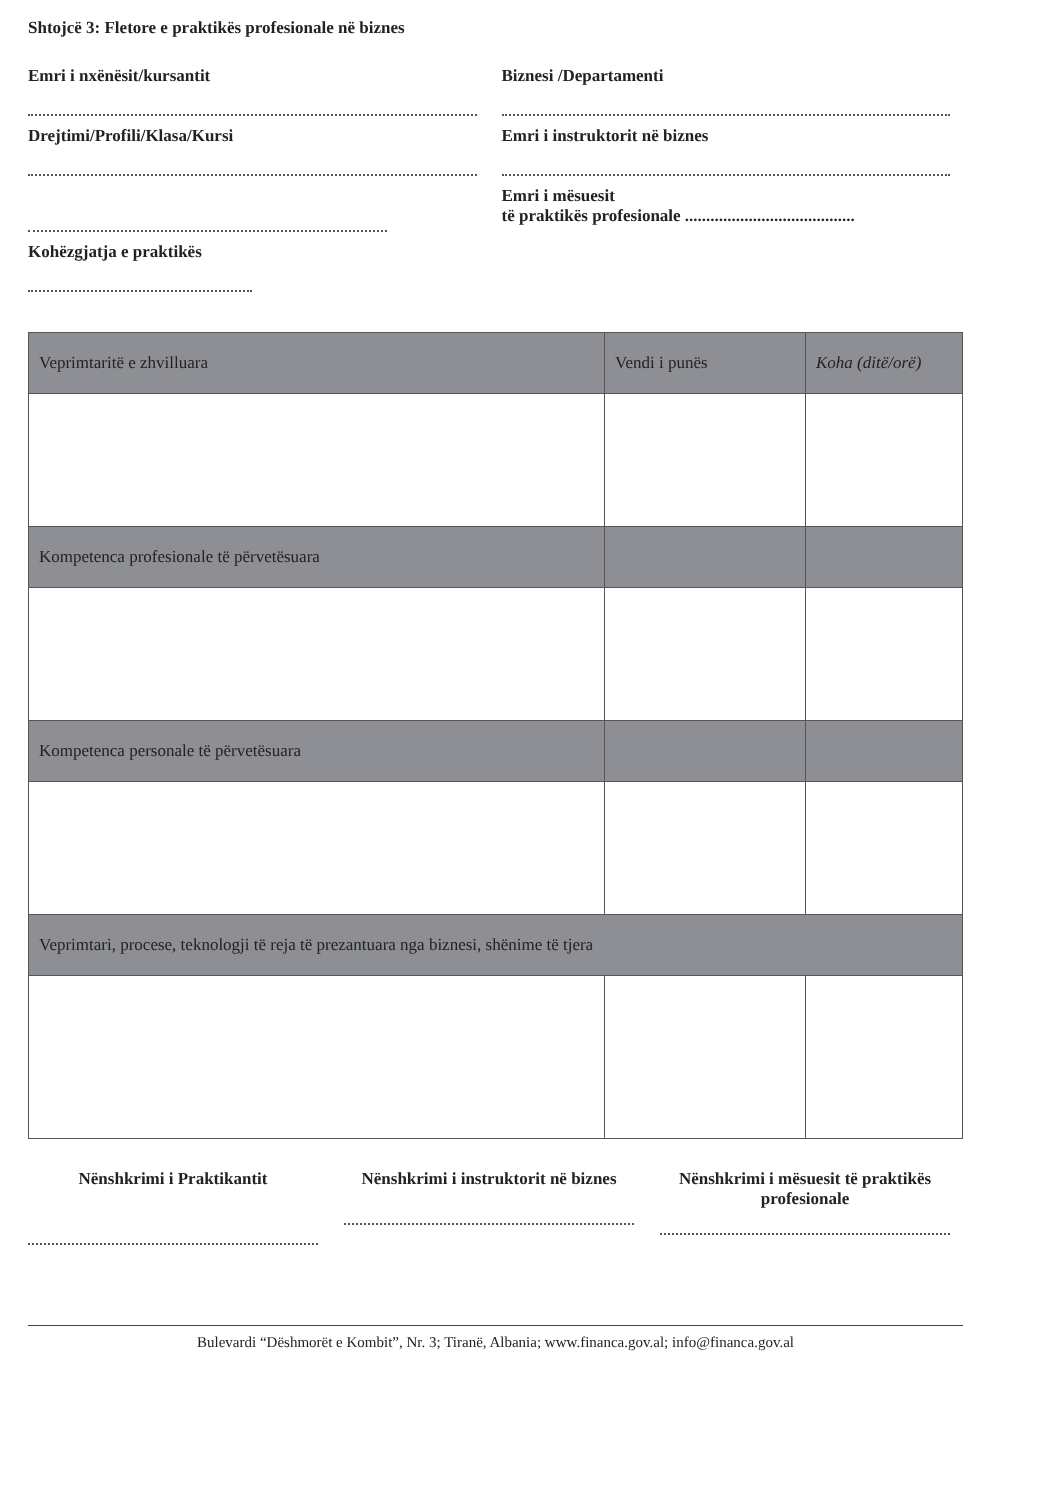Shtojcë 3: Fletore e praktikës profesionale në biznes
Emri i nxënësit/kursantit
Drejtimi/Profili/Klasa/Kursi
Kohëzgjatja e praktikës
Biznesi /Departamenti
Emri i instruktorit në biznes
Emri i mësuesit
të praktikës profesionale ........................................
| Veprimtaritë e zhvilluara | Vendi i punës | Koha (ditë/orë) |
| --- | --- | --- |
| Kompetenca profesionale të përvetësuara | | |
| Kompetenca personale të përvetësuara | | |
| Veprimtari, procese, teknologji të reja të prezantuara nga biznesi, shënime të tjera | | |
Nënshkrimi i Praktikantit Nënshkrimi i instruktorit në biznes
Nënshkrimi i mësuesit të praktikës profesionale
Bulevardi “Dëshmorët e Kombit”, Nr. 3; Tiranë, Albania; www.financa.gov.al; info@financa.gov.al